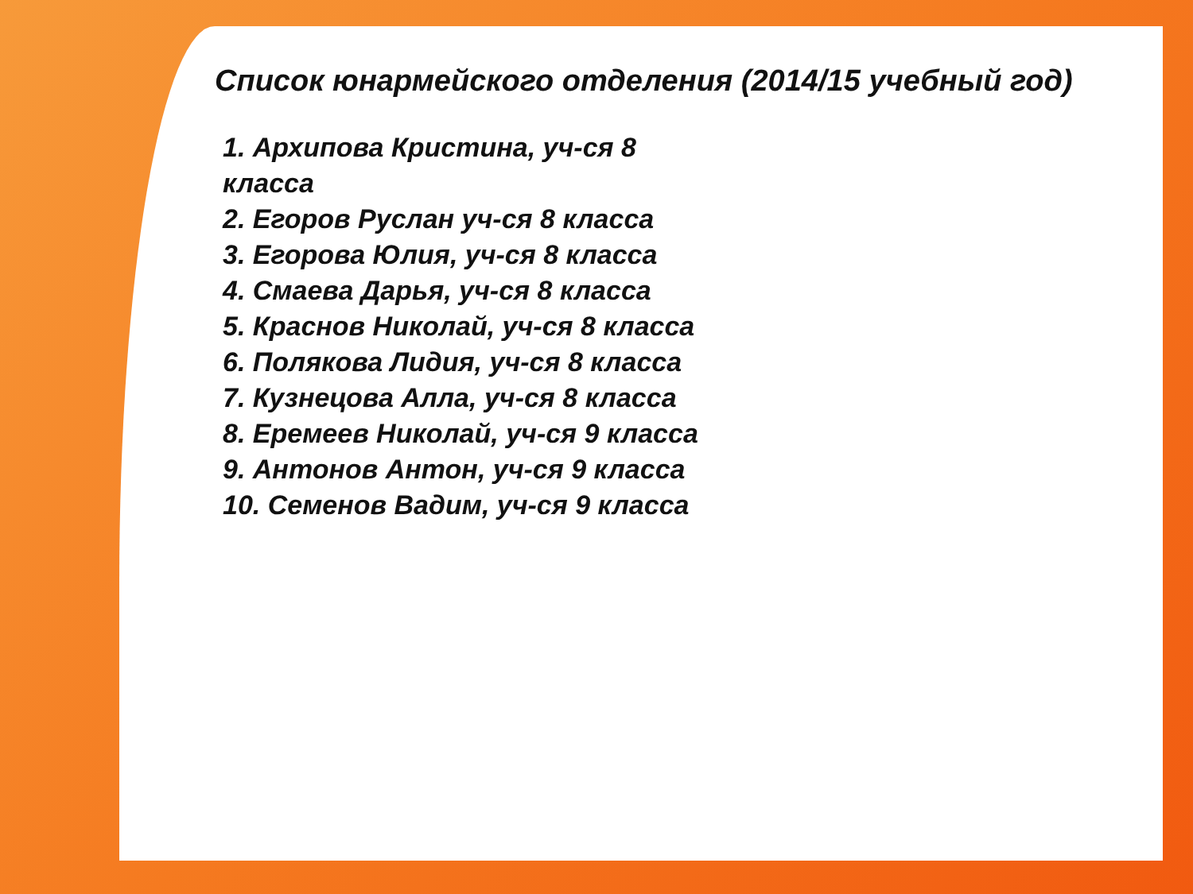Список юнармейского отделения (2014/15 учебный год)
1. Архипова Кристина, уч-ся 8 класса
2. Егоров Руслан уч-ся 8 класса
3. Егорова Юлия, уч-ся 8 класса
4. Смаева Дарья, уч-ся 8 класса
5. Краснов Николай, уч-ся 8 класса
6. Полякова Лидия, уч-ся 8 класса
7. Кузнецова Алла, уч-ся 8 класса
8. Еремеев Николай, уч-ся 9 класса
9. Антонов Антон, уч-ся 9 класса
10. Семенов Вадим, уч-ся 9 класса